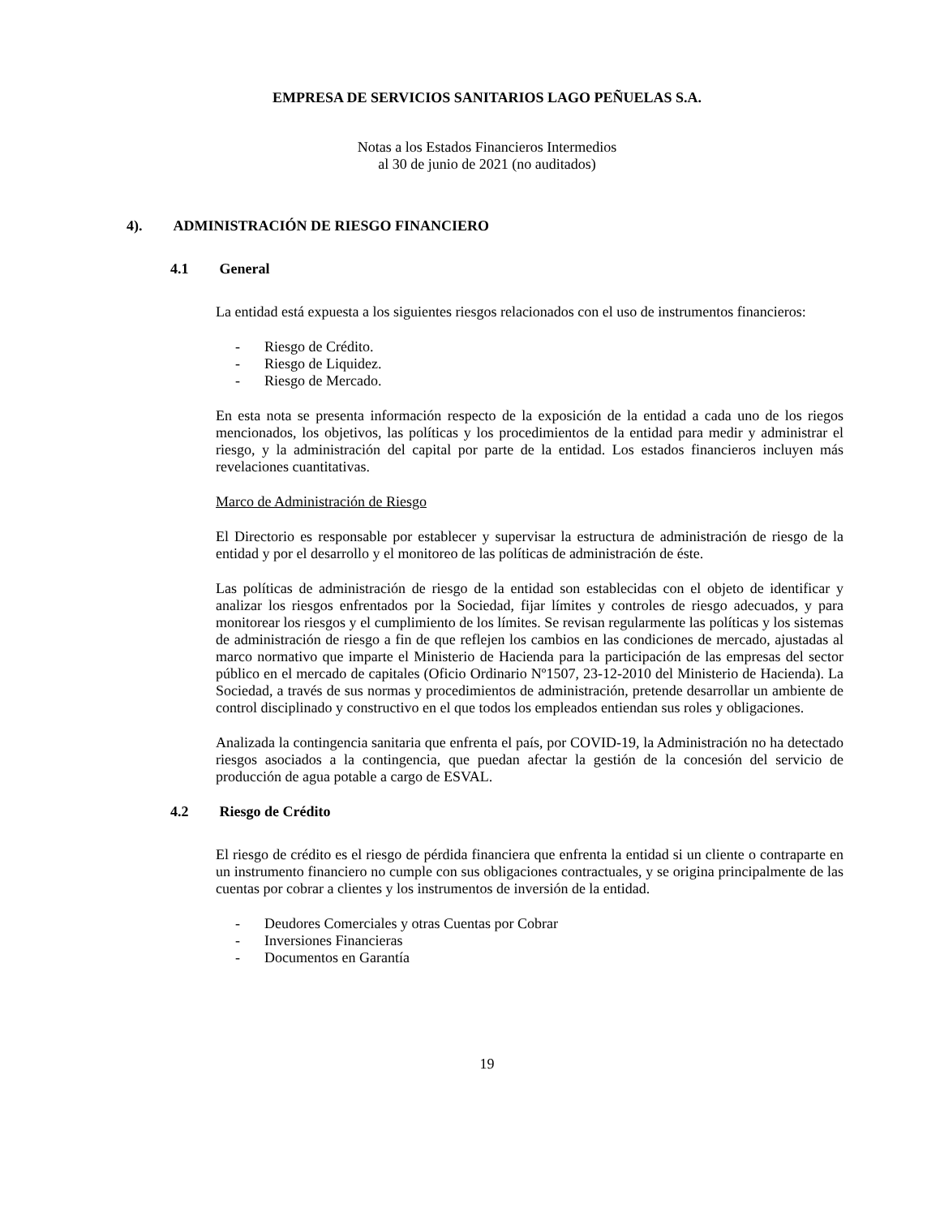EMPRESA DE SERVICIOS SANITARIOS LAGO PEÑUELAS S.A.
Notas a los Estados Financieros Intermedios
al 30 de junio de 2021 (no auditados)
4). ADMINISTRACIÓN DE RIESGO FINANCIERO
4.1 General
La entidad está expuesta a los siguientes riesgos relacionados con el uso de instrumentos financieros:
- Riesgo de Crédito.
- Riesgo de Liquidez.
- Riesgo de Mercado.
En esta nota se presenta información respecto de la exposición de la entidad a cada uno de los riegos mencionados, los objetivos, las políticas y los procedimientos de la entidad para medir y administrar el riesgo, y la administración del capital por parte de la entidad. Los estados financieros incluyen más revelaciones cuantitativas.
Marco de Administración de Riesgo
El Directorio es responsable por establecer y supervisar la estructura de administración de riesgo de la entidad y por el desarrollo y el monitoreo de las políticas de administración de éste.
Las políticas de administración de riesgo de la entidad son establecidas con el objeto de identificar y analizar los riesgos enfrentados por la Sociedad, fijar límites y controles de riesgo adecuados, y para monitorear los riesgos y el cumplimiento de los límites. Se revisan regularmente las políticas y los sistemas de administración de riesgo a fin de que reflejen los cambios en las condiciones de mercado, ajustadas al marco normativo que imparte el Ministerio de Hacienda para la participación de las empresas del sector público en el mercado de capitales (Oficio Ordinario Nº1507, 23-12-2010 del Ministerio de Hacienda). La Sociedad, a través de sus normas y procedimientos de administración, pretende desarrollar un ambiente de control disciplinado y constructivo en el que todos los empleados entiendan sus roles y obligaciones.
Analizada la contingencia sanitaria que enfrenta el país, por COVID-19, la Administración no ha detectado riesgos asociados a la contingencia, que puedan afectar la gestión de la concesión del servicio de producción de agua potable a cargo de ESVAL.
4.2 Riesgo de Crédito
El riesgo de crédito es el riesgo de pérdida financiera que enfrenta la entidad si un cliente o contraparte en un instrumento financiero no cumple con sus obligaciones contractuales, y se origina principalmente de las cuentas por cobrar a clientes y los instrumentos de inversión de la entidad.
- Deudores Comerciales y otras Cuentas por Cobrar
- Inversiones Financieras
- Documentos en Garantía
19